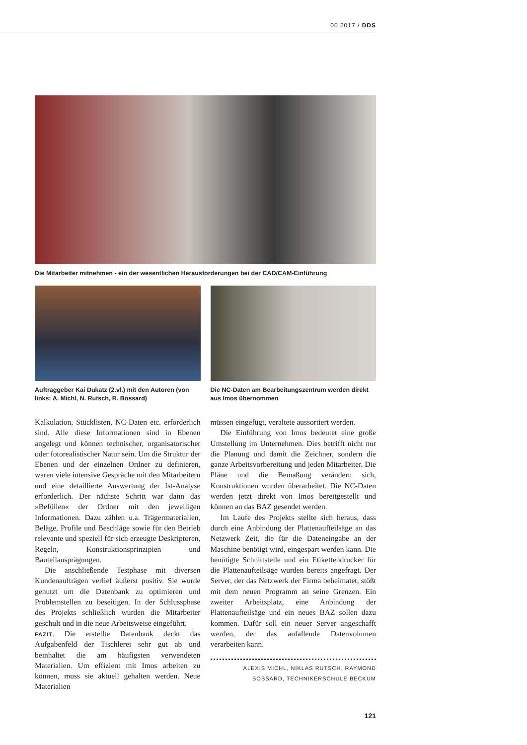00 2017 / DDS
Die Mitarbeiter mitnehmen - ein der wesentlichen Herausforderungen bei der CAD/CAM-Einführung
Auftraggeber Kai Dukatz (2.vl.) mit den Autoren (von links: A. Michl, N. Rutsch, R. Bossard)
Die NC-Daten am Bearbeitungszentrum werden direkt aus Imos übernommen
Kalkulation, Stücklisten, NC-Daten etc. erforderlich sind. Alle diese Informationen sind in Ebenen angelegt und können technischer, organisatorischer oder fotorealistischer Natur sein. Um die Struktur der Ebenen und der einzelnen Ordner zu definieren, waren viele intensive Gespräche mit den Mitarbeitern und eine detaillierte Auswertung der Ist-Analyse erforderlich. Der nächste Schritt war dann das »Befüllen« der Ordner mit den jeweiligen Informationen. Dazu zählen u.a. Trägermaterialien, Beläge, Profile und Beschläge sowie für den Betrieb relevante und speziell für sich erzeugte Deskriptoren, Regeln, Konstruktionsprinzipien und Bauteilausprägungen.
Die anschließende Testphase mit diversen Kundenaufträgen verlief äußerst positiv. Sie wurde genutzt um die Datenbank zu optimieren und Problemstellen zu beseitigen. In der Schlussphase des Projekts schließlich wurden die Mitarbeiter geschult und in die neue Arbeitsweise eingeführt.
FAZIT. Die erstellte Datenbank deckt das Aufgabenfeld der Tischlerei sehr gut ab und beinhaltet die am häufigsten verwendeten Materialien. Um effizient mit Imos arbeiten zu können, muss sie aktuell gehalten werden. Neue Materialien
müssen eingefügt, veraltete aussortiert werden.
Die Einführung von Imos bedeutet eine große Umstellung im Unternehmen. Dies betrifft nicht nur die Planung und damit die Zeichner, sondern die ganze Arbeitsvorbereitung und jeden Mitarbeiter. Die Pläne und die Bemaßung verändern sich, Konstruktionen wurden überarbeitet. Die NC-Daten werden jetzt direkt von Imos bereitgestellt und können an das BAZ gesendet werden.
Im Laufe des Projekts stellte sich heraus, dass durch eine Anbindung der Plattenaufteilsäge an das Netzwerk Zeit, die für die Dateneingabe an der Maschine benötigt wird, eingespart werden kann. Die benötigte Schnittstelle und ein Etikettendrucker für die Plattenaufteilsäge wurden bereits angefragt. Der Server, der das Netzwerk der Firma beheimatet, stößt mit dem neuen Programm an seine Grenzen. Ein zweiter Arbeitsplatz, eine Anbindung der Plattenaufteilsäge und ein neues BAZ sollen dazu kommen. Dafür soll ein neuer Server angeschafft werden, der das anfallende Datenvolumen verarbeiten kann.
ALEXIS MICHL, NIKLAS RUTSCH, RAYMOND
BOSSARD, TECHNIKERSCHULE BECKUM
121